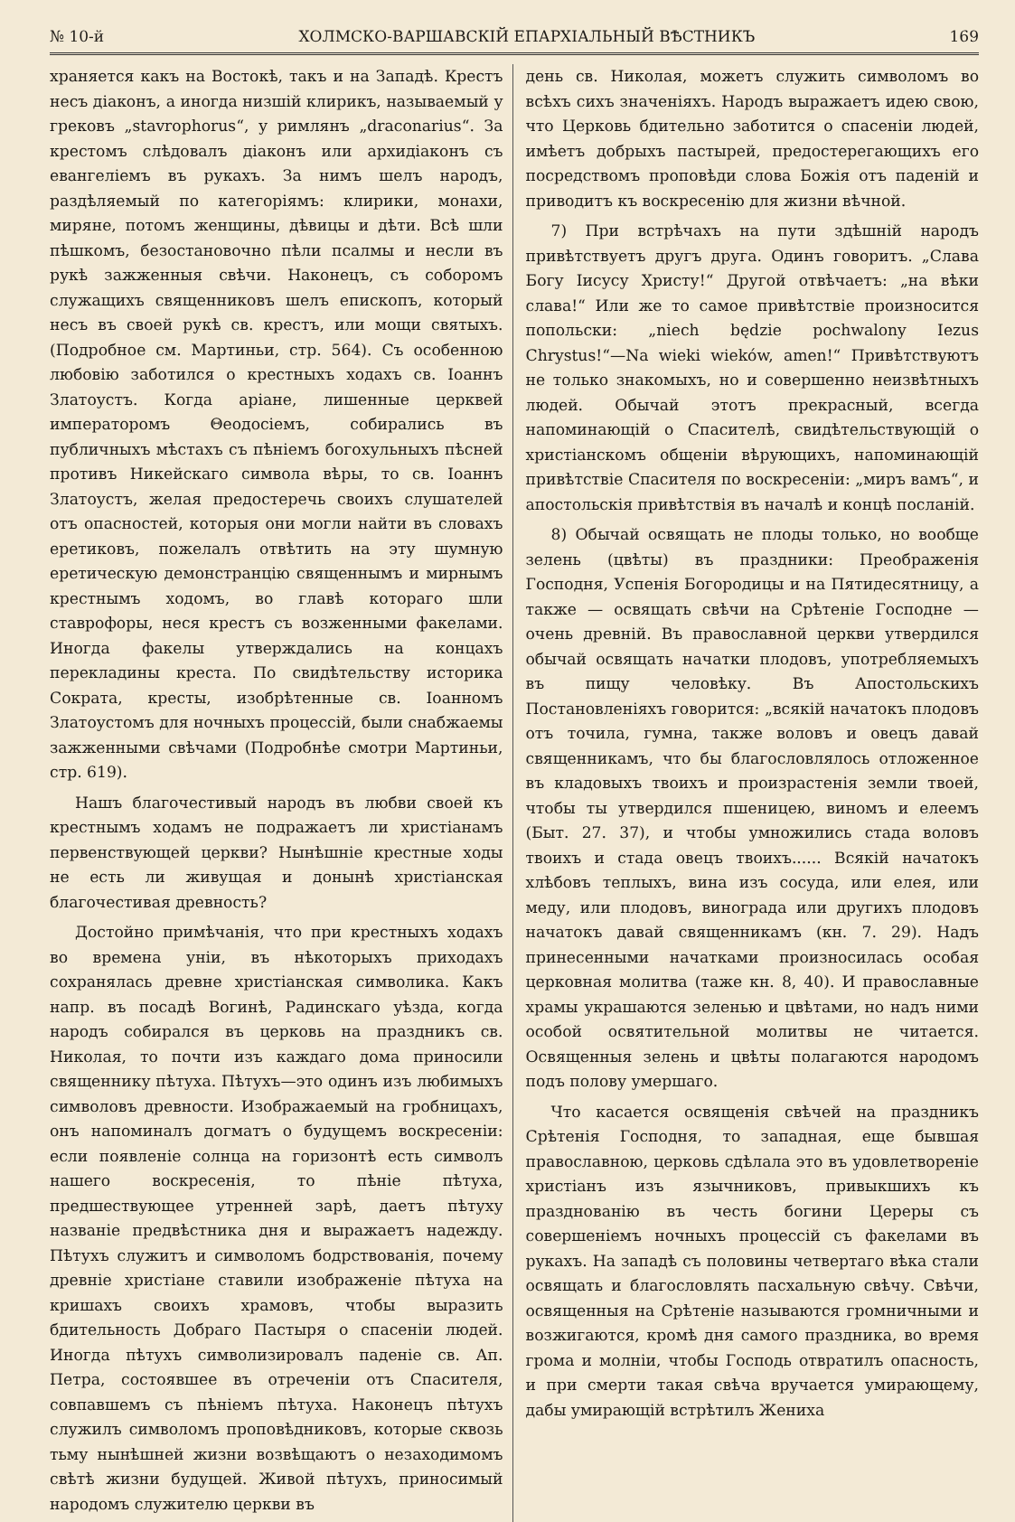№ 10-й ХОЛМСКО-ВАРШАВСКІЙ ЕПАРХІАЛЬНЫЙ ВѢСТНИКЪ 169
храняется какъ на Востокѣ, такъ и на Западѣ. Крестъ несъ діаконъ, а иногда низшій клирикъ, называемый у грековъ „stavrophorus“, у римлянъ „draconarius“. За крестомъ слѣдовалъ діаконъ или архидіаконъ съ евангеліемъ въ рукахъ. За нимъ шелъ народъ, раздѣляемый по категоріямъ: клирики, монахи, миряне, потомъ женщины, дѣвицы и дѣти. Всѣ шли пѣшкомъ, безостановочно пѣли псалмы и несли въ рукѣ зажженныя свѣчи. Наконецъ, съ соборомъ служащихъ священниковъ шелъ епископъ, который несъ въ своей рукѣ св. крестъ, или мощи святыхъ. (Подробное см. Мартиньи, стр. 564). Съ особенною любовію заботился о крестныхъ ходахъ св. Іоаннъ Златоустъ. Когда аріане, лишенные церквей императоромъ Θеодосіемъ, собирались въ публичныхъ мѣстахъ съ пѣніемъ богохульныхъ пѣсней противъ Никейскаго символа вѣры, то св. Іоаннъ Златоустъ, желая предостеречь своихъ слушателей отъ опасностей, которыя они могли найти въ словахъ еретиковъ, пожелалъ отвѣтить на эту шумную еретическую демонстранцію священнымъ и мирнымъ крестнымъ ходомъ, во главѣ котораго шли ставрофоры, неся крестъ съ возженными факелами. Иногда факелы утверждались на концахъ перекладины креста. По свидѣтельству историка Сократа, кресты, изобрѣтенные св. Іоанномъ Златоустомъ для ночныхъ процессій, были снабжаемы зажженными свѣчами (Подробнѣе смотри Мартиньи, стр. 619).
Нашъ благочестивый народъ въ любви своей къ крестнымъ ходамъ не подражаетъ ли христіанамъ первенствующей церкви? Нынѣшніе крестные ходы не есть ли живущая и донынѣ христіанская благочестивая древность?
Достойно примѣчанія, что при крестныхъ ходахъ во времена уніи, въ нѣкоторыхъ приходахъ сохранялась древне христіанская символика. Какъ напр. въ посадѣ Вогинѣ, Радинскаго уѣзда, когда народъ собирался въ церковь на праздникъ св. Николая, то почти изъ каждаго дома приносили священнику пѣтуха. Пѣтухъ—это одинъ изъ любимыхъ символовъ древности. Изображаемый на гробницахъ, онъ напоминалъ догматъ о будущемъ воскресеніи: если появленіе солнца на горизонтѣ есть символъ нашего воскресенія, то пѣніе пѣтуха, предшествующее утренней зарѣ, даетъ пѣтуху названіе предвѣстника дня и выражаетъ надежду. Пѣтухъ служитъ и символомъ бодрствованія, почему древніе христіане ставили изображеніе пѣтуха на кришахъ своихъ храмовъ, чтобы выразить бдительность Добраго Пастыря о спасеніи людей. Иногда пѣтухъ символизировалъ паденіе св. Ап. Петра, состоявшее въ отреченіи отъ Спасителя, совпавшемъ съ пѣніемъ пѣтуха. Наконецъ пѣтухъ служилъ символомъ проповѣдниковъ, которые сквозь тьму нынѣшней жизни возвѣщаютъ о незаходимомъ свѣтѣ жизни будущей. Живой пѣтухъ, приносимый народомъ служителю церкви въ
день св. Николая, можетъ служить символомъ во всѣхъ сихъ значеніяхъ. Народъ выражаетъ идею свою, что Церковь бдительно заботится о спасеніи людей, имѣетъ добрыхъ пастырей, предостерегающихъ его посредствомъ проповѣди слова Божія отъ паденій и приводитъ къ воскресенію для жизни вѣчной.
7) При встрѣчахъ на пути здѣшній народъ привѣтствуетъ другъ друга. Одинъ говоритъ. „Слава Богу Іисусу Христу!“ Другой отвѣчаетъ: „на вѣки слава!“ Или же то самое привѣтствіе произносится попольски: „niech będzie pochwalony Iezus Chrystus!“—Na wieki wieków, amen!“ Привѣтствуютъ не только знакомыхъ, но и совершенно неизвѣтныхъ людей. Обычай этотъ прекрасный, всегда напоминающій о Спасителѣ, свидѣтельствующій о христіанскомъ общеніи вѣрующихъ, напоминающій привѣтствіе Спасителя по воскресеніи: „миръ вамъ“, и апостольскія привѣтствія въ началѣ и концѣ посланій.
8) Обычай освящать не плоды только, но вообще зелень (цвѣты) въ праздники: Преображенія Господня, Успенія Богородицы и на Пятидесятницу, а также — освящать свѣчи на Срѣтеніе Господне — очень древній. Въ православной церкви утвердился обычай освящать начатки плодовъ, употребляемыхъ въ пищу человѣку. Въ Апостольскихъ Постановленіяхъ говорится: „всякій начатокъ плодовъ отъ точила, гумна, также воловъ и овецъ давай священникамъ, что бы благословлялось отложенное въ кладовыхъ твоихъ и произрастенія земли твоей, чтобы ты утвердился пшеницею, виномъ и елеемъ (Быт. 27. 37), и чтобы умножились стада воловъ твоихъ и стада овецъ твоихъ...... Всякій начатокъ хлѣбовъ теплыхъ, вина изъ сосуда, или елея, или меду, или плодовъ, винограда или другихъ плодовъ начатокъ давай священникамъ (кн. 7. 29). Надъ принесенными начатками произносилась особая церковная молитва (таже кн. 8, 40). И православные храмы украшаются зеленью и цвѣтами, но надъ ними особой освятительной молитвы не читается. Освященныя зелень и цвѣты полагаются народомъ подъ полову умершаго.
Что касается освященія свѣчей на праздникъ Срѣтенія Господня, то западная, еще бывшая православною, церковь сдѣлала это въ удовлетвореніе христіанъ изъ язычниковъ, привыкшихъ къ празднованію въ честь богини Цереры съ совершеніемъ ночныхъ процессій съ факелами въ рукахъ. На западѣ съ половины четвертаго вѣка стали освящать и благословлять пасхальную свѣчу. Свѣчи, освященныя на Срѣтеніе называются громничными и возжигаются, кромѣ дня самого праздника, во время грома и молніи, чтобы Господь отвратилъ опасность, и при смерти такая свѣча вручается умирающему, дабы умирающій встрѣтилъ Жениха